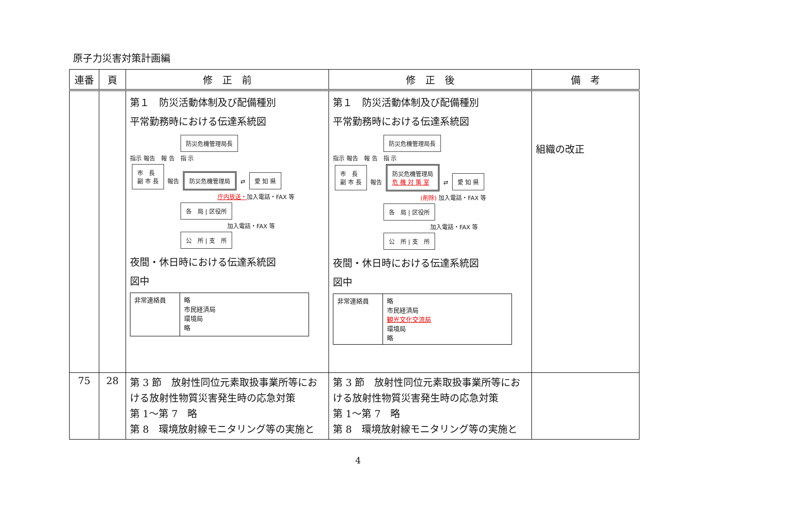原子力災害対策計画編
| 連番 | 頁 | 修 正 前 | 修 正 後 | 備 考 |
| --- | --- | --- | --- | --- |
| | | 第１ 防災活動体制及び配備種別 平常勤務時における伝達系統図 防災危機管理局長 指示 報告 報 告 指 示 市 長 副 市 長 報告 防災危機管理局 ⇄ 愛 知 県 庁内放送・ 加入電話・FAX 等 各 局 / 区役所 加入電話・FAX 等 公 所 / 支 所 夜間・休日時における伝達系統図 図中 / 非常連絡員 / 略 市民経済局 環境局 略 / | 第１ 防災活動体制及び配備種別 平常勤務時における伝達系統図 防災危機管理局長 指示 報告 報 告 指 示 市 長 副 市 長 報告 防災危機管理局 危 機 対 策 室 ⇄ 愛 知 県 (削除) 加入電話・FAX 等 各 局 / 区役所 加入電話・FAX 等 公 所 / 支 所 夜間・休日時における伝達系統図 図中 / 非常連絡員 / 略 市民経済局 観光文化交流局 環境局 略 / | 組織の改正 |
| 75 | 28 | 第 3 節 放射性同位元素取扱事業所等における放射性物質災害発生時の応急対策 第 1～第 7 略 第 8 環境放射線モニタリング等の実施と | 第 3 節 放射性同位元素取扱事業所等における放射性物質災害発生時の応急対策 第 1～第 7 略 第 8 環境放射線モニタリング等の実施と | |
4